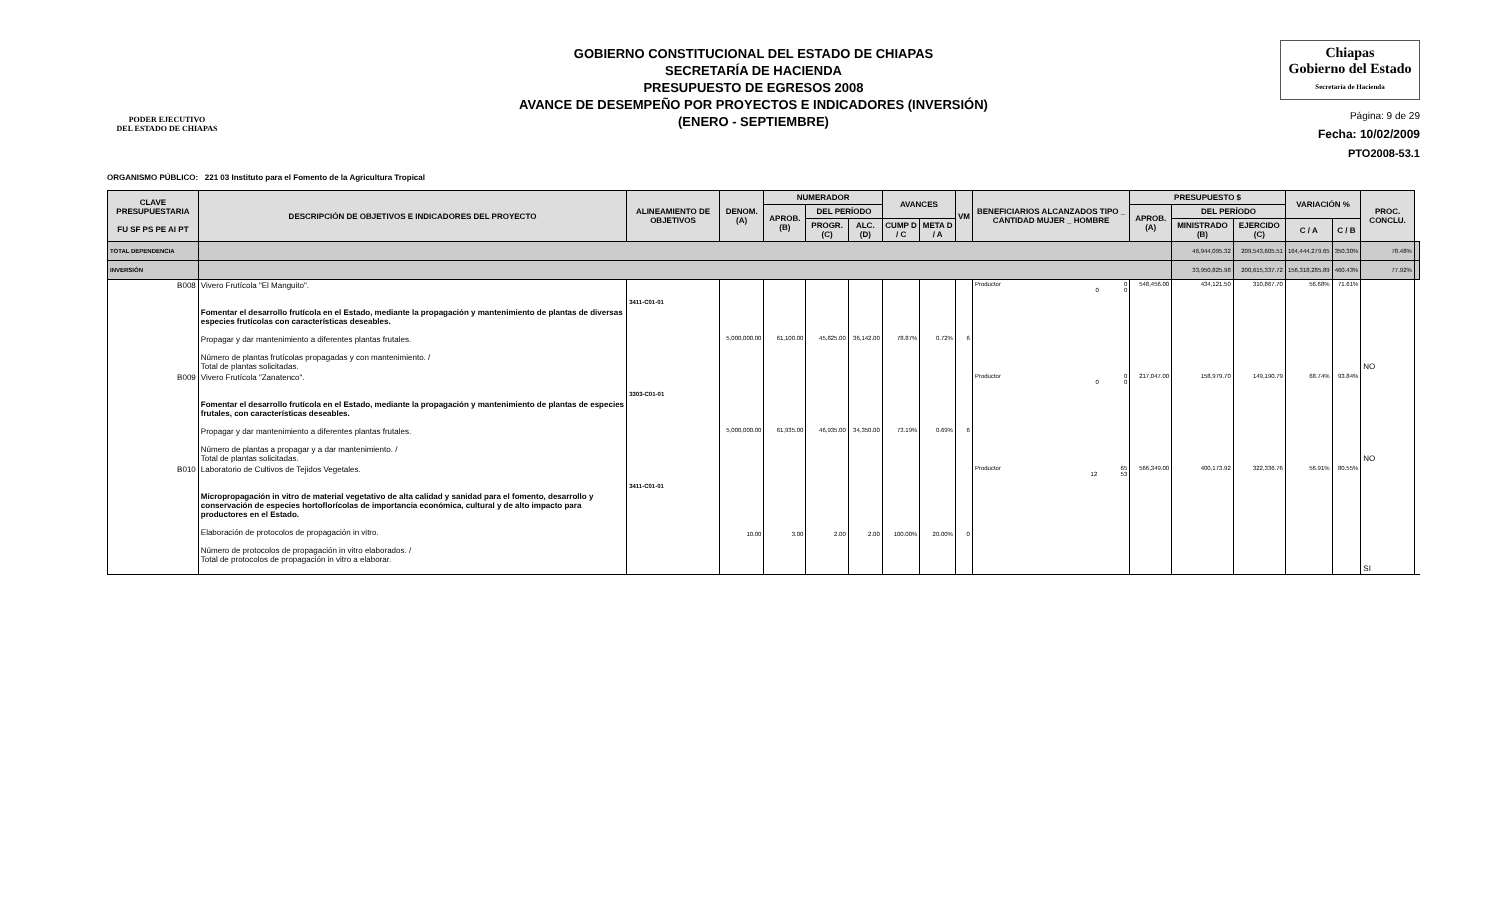PODER EJECUTIVO
DEL ESTADO DE CHIAPAS
GOBIERNO CONSTITUCIONAL DEL ESTADO DE CHIAPAS
SECRETARÍA DE HACIENDA
PRESUPUESTO DE EGRESOS 2008
AVANCE DE DESEMPEÑO POR PROYECTOS E INDICADORES (INVERSIÓN)
(ENERO - SEPTIEMBRE)
Chiapas
Gobierno del Estado
Secretaría de Hacienda
Página: 9 de 29
Fecha: 10/02/2009
PTO2008-53.1
ORGANISMO PÚBLICO: 221 03 Instituto para el Fomento de la Agricultura Tropical
| CLAVE PRESUPUESTARIA FU SF PS PE AI PT | DESCRIPCIÓN DE OBJETIVOS E INDICADORES DEL PROYECTO | ALINEAMIENTO DE OBJETIVOS | DENOM. (A) | NUMERADOR | | | AVANCES | | VM | BENEFICIARIOS ALCANZADOS TIPO _ CANTIDAD MUJER _ HOMBRE | PRESUPUESTO $ | | | VARIACIÓN % | | PROC. CONCLU. | |
| --- | --- | --- | --- | --- | --- | --- | --- | --- | --- | --- | --- | --- | --- | --- | --- | --- | --- |
| | | | | APROB. (B) | DEL PERÍODO | | | | | | APROB. (A) | DEL PERÍODO | | | | | |
| | | | | | PROGR. (C) | ALC. (D) | CUMP D / C | META D / A | | | | MINISTRADO (B) | EJERCIDO (C) | C / A | C / B | | |
| TOTAL DEPENDENCIA | | | | | | | | | | | | 46,944,095.32 | 209,543,605.51 | 164,444,279.65 | 350.30% | 78.48% | |
| INVERSIÓN | | | | | | | | | | | | 33,950,825.98 | 200,615,337.72 | 156,318,285.89 | 460.43% | 77.92% | |
| B008 | Vivero Frutícola "El Manguito". Fomentar el desarrollo frutícola en el Estado, mediante la propagación y mantenimiento de plantas de diversas especies frutícolas con características deseables. Propagar y dar mantenimiento a diferentes plantas frutales. Número de plantas frutícolas propagadas y con mantenimiento. / Total de plantas solicitadas. | 3411-C01-01 | 5,000,000.00 | 61,100.00 | 45,825.00 | 36,142.00 | 78.87% | 0.72% | 6 | Productor 0 0 0 | 548,456.00 | 434,121.50 | 310,867.70 | 56.68% | 71.61% | NO | |
| B009 | Vivero Frutícola "Zanatenco". Fomentar el desarrollo frutícola en el Estado, mediante la propagación y mantenimiento de plantas de especies frutales, con características deseables. Propagar y dar mantenimiento a diferentes plantas frutales. Número de plantas a propagar y a dar mantenimiento. / Total de plantas solicitadas. | 3303-C01-01 | 5,000,000.00 | 61,935.00 | 46,935.00 | 34,350.00 | 73.19% | 0.69% | 6 | Productor 0 0 0 | 217,047.00 | 158,979.70 | 149,190.79 | 68.74% | 93.84% | NO | |
| B010 | Laboratorio de Cultivos de Tejidos Vegetales. Micropropagación in vitro de material vegetativo de alta calidad y sanidad para el fomento, desarrollo y conservación de especies hortoflorícolas de importancia económica, cultural y de alto impacto para productores en el Estado. Elaboración de protocolos de propagación in vitro. Número de protocolos de propagación in vitro elaborados. / Total de protocolos de propagación in vitro a elaborar. | 3411-C01-01 | 10.00 | 3.00 | 2.00 | 2.00 | 100.00% | 20.00% | 0 | Productor 65 12 53 | 566,349.00 | 400,173.92 | 322,336.76 | 56.91% | 80.55% | SI | |